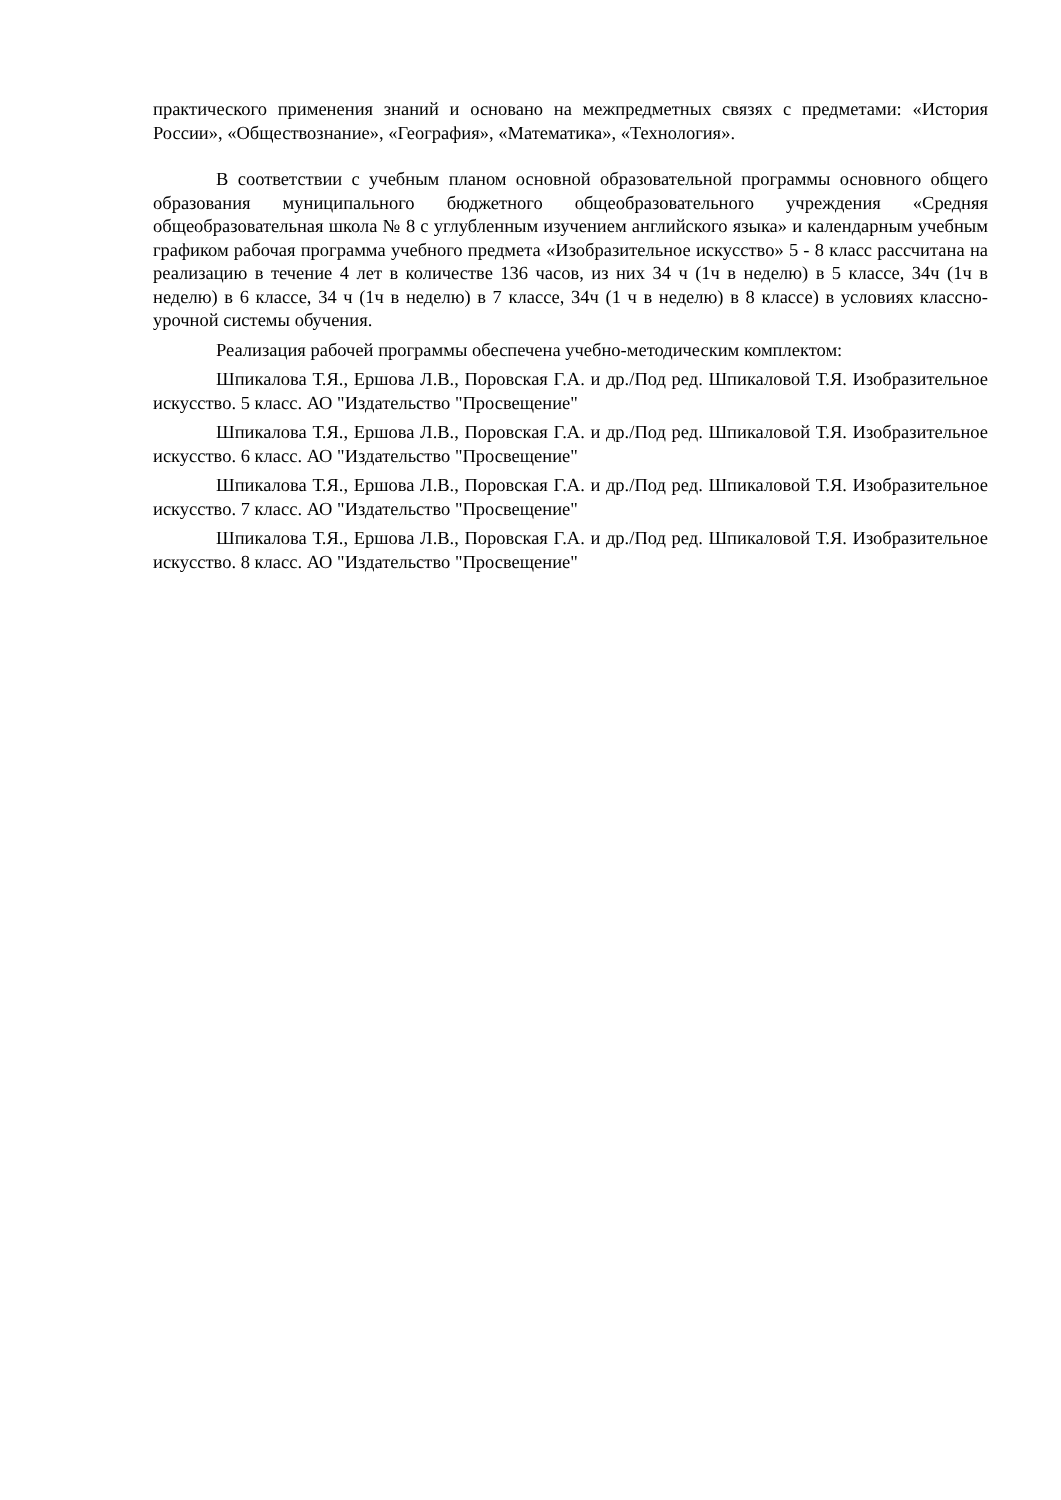практического применения знаний и основано на межпредметных связях с предметами: «История России», «Обществознание», «География», «Математика», «Технология».
В соответствии с учебным планом основной образовательной программы основного общего образования муниципального бюджетного общеобразовательного учреждения «Средняя общеобразовательная школа № 8 с углубленным изучением английского языка» и календарным учебным графиком рабочая программа учебного предмета «Изобразительное искусство» 5 - 8 класс рассчитана на реализацию в течение 4 лет в количестве 136 часов, из них 34 ч (1ч в неделю) в 5 классе, 34ч (1ч в неделю) в 6 классе, 34 ч (1ч в неделю) в 7 классе, 34ч (1 ч в неделю) в 8 классе) в условиях классно-урочной системы обучения.
Реализация рабочей программы обеспечена учебно-методическим комплектом:
Шпикалова Т.Я., Ершова Л.В., Поровская Г.А. и др./Под ред. Шпикаловой Т.Я. Изобразительное искусство. 5 класс. АО "Издательство "Просвещение"
Шпикалова Т.Я., Ершова Л.В., Поровская Г.А. и др./Под ред. Шпикаловой Т.Я. Изобразительное искусство. 6 класс. АО "Издательство "Просвещение"
Шпикалова Т.Я., Ершова Л.В., Поровская Г.А. и др./Под ред. Шпикаловой Т.Я. Изобразительное искусство. 7 класс. АО "Издательство "Просвещение"
Шпикалова Т.Я., Ершова Л.В., Поровская Г.А. и др./Под ред. Шпикаловой Т.Я. Изобразительное искусство. 8 класс. АО "Издательство "Просвещение"